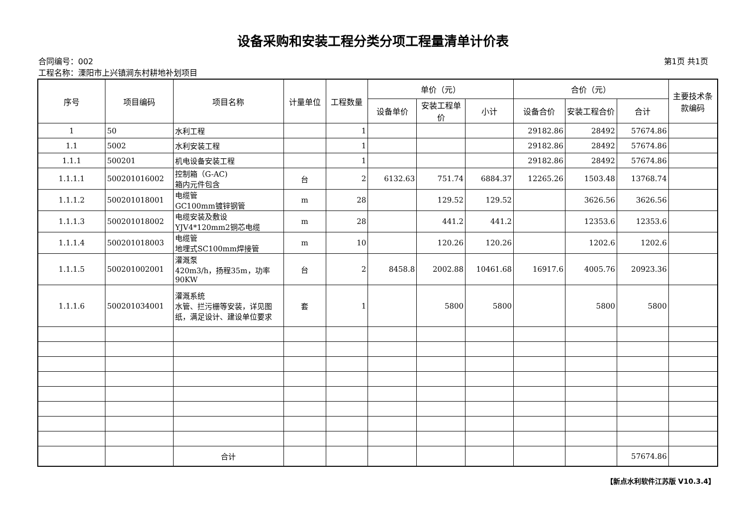设备采购和安装工程分类分项工程量清单计价表
合同编号：002 第1页 共1页
工程名称：溧阳市上兴镇涧东村耕地补划项目
| 序号 | 项目编码 | 项目名称 | 计量单位 | 工程数量 | 单价（元） | | | 合价（元） | | | 主要技术条款编码 |
| --- | --- | --- | --- | --- | --- | --- | --- | --- | --- | --- | --- |
| | | | | | 设备单价 | 安装工程单价 | 小计 | 设备合价 | 安装工程合价 | 合计 | |
| 1 | 50 | 水利工程 | | 1 | | | | 29182.86 | 28492 | 57674.86 | |
| 1.1 | 5002 | 水利安装工程 | | 1 | | | | 29182.86 | 28492 | 57674.86 | |
| 1.1.1 | 500201 | 机电设备安装工程 | | 1 | | | | 29182.86 | 28492 | 57674.86 | |
| 1.1.1.1 | 500201016002 | 控制箱（G-AC) 箱内元件包含 | 台 | 2 | 6132.63 | 751.74 | 6884.37 | 12265.26 | 1503.48 | 13768.74 | |
| 1.1.1.2 | 500201018001 | 电缆管 GC100mm镀锌钢管 | m | 28 | | 129.52 | 129.52 | | 3626.56 | 3626.56 | |
| 1.1.1.3 | 500201018002 | 电缆安装及敷设 YJV4*120mm2铜芯电缆 | m | 28 | | 441.2 | 441.2 | | 12353.6 | 12353.6 | |
| 1.1.1.4 | 500201018003 | 电缆管 地埋式SC100mm焊接管 | m | 10 | | 120.26 | 120.26 | | 1202.6 | 1202.6 | |
| 1.1.1.5 | 500201002001 | 灌溉泵 420m3/h，扬程35m，功率90KW | 台 | 2 | 8458.8 | 2002.88 | 10461.68 | 16917.6 | 4005.76 | 20923.36 | |
| 1.1.1.6 | 500201034001 | 灌溉系统 水管、拦污栅等安装，详见图纸，满足设计、建设单位要求 | 套 | 1 | | 5800 | 5800 | | 5800 | 5800 | |
| | | 合计 | | | | | | | | 57674.86 | |
【新点水利软件江苏版 V10.3.4】